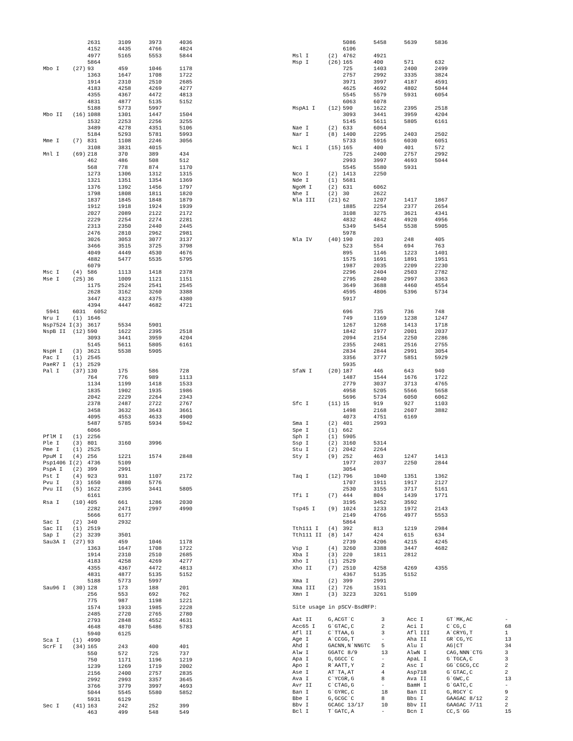| | | 2631 | 3109 | 3973 | 4036 |
| | | 4152 | 4435 | 4766 | 4824 |
| | | 4977 | 5165 | 5553 | 5844 |
| | | 5864 | | | |
| Mbo I | (27) | 93 | 459 | 1046 | 1178 |
| | | 1363 | 1647 | 1708 | 1722 |
| | | 1914 | 2310 | 2510 | 2685 |
| | | 4183 | 4258 | 4269 | 4277 |
| | | 4355 | 4367 | 4472 | 4813 |
| | | 4831 | 4877 | 5135 | 5152 |
| | | 5188 | 5773 | 5997 | |
| Mbo II | (16) | 1088 | 1301 | 1447 | 1504 |
| | | 1532 | 2253 | 2256 | 3255 |
| | | 3489 | 4278 | 4351 | 5106 |
| | | 5184 | 5293 | 5781 | 5993 |
| Mme I | (7) | 831 | 1108 | 2246 | 3056 |
| | | 3108 | 3831 | 4015 | |
| Mnl I | (69) | 218 | 370 | 389 | 434 |
| | | 462 | 486 | 508 | 512 |
| | | 568 | 778 | 874 | 1170 |
| | | 1273 | 1306 | 1312 | 1315 |
| | | 1321 | 1351 | 1354 | 1369 |
| | | 1376 | 1392 | 1456 | 1797 |
| | | 1798 | 1808 | 1811 | 1820 |
| | | 1837 | 1845 | 1848 | 1879 |
| | | 1912 | 1918 | 1924 | 1939 |
| | | 2027 | 2089 | 2122 | 2172 |
| | | 2229 | 2254 | 2274 | 2281 |
| | | 2313 | 2350 | 2440 | 2445 |
| | | 2476 | 2810 | 2962 | 2981 |
| | | 3026 | 3053 | 3077 | 3137 |
| | | 3466 | 3515 | 3725 | 3798 |
| | | 4049 | 4449 | 4530 | 4676 |
| | | 4882 | 5477 | 5535 | 5795 |
| | | 6079 | | | |
| Msc I | (4) | 586 | 1113 | 1418 | 2378 |
| Mse I | (25) | 36 | 1009 | 1121 | 1151 |
| | | 1175 | 2524 | 2541 | 2545 |
| | | 2628 | 3162 | 3260 | 3388 |
| | | 3447 | 4323 | 4375 | 4380 |
| | | 4394 | 4447 | 4682 | 4721 |
| 5941 | 6031 | 6052 | | | |
| Nru I | (1) | 1646 | | | |
| Nsp7524 I | (3) | 3617 | 5534 | 5901 | |
| NspB II | (12) | 590 | 1622 | 2395 | 2518 |
| | | 3093 | 3441 | 3959 | 4204 |
| | | 5145 | 5611 | 5805 | 6161 |
| NspH I | (3) | 3621 | 5538 | 5905 | |
| Pac I | (1) | 2545 | | | |
| PaeR7 I | (1) | 2529 | | | |
| Pal I | (37) | 130 | 175 | 586 | 728 |
| | | 764 | 776 | 989 | 1113 |
| | | 1134 | 1199 | 1418 | 1533 |
| | | 1835 | 1902 | 1935 | 1986 |
| | | 2042 | 2229 | 2264 | 2343 |
| | | 2378 | 2487 | 2722 | 2767 |
| | | 3458 | 3632 | 3643 | 3661 |
| | | 4095 | 4553 | 4633 | 4900 |
| | | 5487 | 5785 | 5934 | 5942 |
| | | 6066 | | | |
| PflM I | (1) | 2256 | | | |
| Ple I | (3) | 801 | 3160 | 3996 | |
| Pme I | (1) | 2525 | | | |
| PpuM I | (4) | 256 | 1221 | 1574 | 2848 |
| Psp1406 I | (2) | 4736 | 5109 | | |
| PspA I | (2) | 399 | 2991 | | |
| Pst I | (4) | 923 | 931 | 1107 | 2172 |
| Pvu I | (3) | 1650 | 4880 | 5776 | |
| Pvu II | (5) | 1622 | 2395 | 3441 | 5805 |
| | | 6161 | | | |
| Rsa I | (10) | 405 | 661 | 1286 | 2030 |
| | | 2282 | 2471 | 2997 | 4990 |
| | | 5666 | 6177 | | |
| Sac I | (2) | 340 | 2932 | | |
| Sac II | (1) | 2519 | | | |
| Sap I | (2) | 3239 | 3501 | | |
| Sau3A I | (27) | 93 | 459 | 1046 | 1178 |
| | | 1363 | 1647 | 1708 | 1722 |
| | | 1914 | 2310 | 2510 | 2685 |
| | | 4183 | 4258 | 4269 | 4277 |
| | | 4355 | 4367 | 4472 | 4813 |
| | | 4831 | 4877 | 5135 | 5152 |
| | | 5188 | 5773 | 5997 | |
| Sau96 I | (30) | 128 | 173 | 188 | 201 |
| | | 256 | 553 | 692 | 762 |
| | | 775 | 987 | 1198 | 1221 |
| | | 1574 | 1933 | 1985 | 2228 |
| | | 2485 | 2720 | 2765 | 2780 |
| | | 2793 | 2848 | 4552 | 4631 |
| | | 4648 | 4870 | 5486 | 5783 |
| | | 5940 | 6125 | | |
| Sca I | (1) | 4990 | | | |
| ScrF I | (34) | 165 | 243 | 400 | 401 |
| | | 550 | 572 | 725 | 737 |
| | | 750 | 1171 | 1196 | 1219 |
| | | 1239 | 1269 | 1719 | 2002 |
| | | 2156 | 2400 | 2757 | 2835 |
| | | 2992 | 2993 | 3357 | 3645 |
| | | 3766 | 3779 | 3997 | 4693 |
| | | 5044 | 5545 | 5580 | 5852 |
| | | 5931 | 6129 | | |
| Sec I | (41) | 163 | 242 | 252 | 399 |
| | | 463 | 499 | 548 | 549 |
| | | 5086 | 5458 | 5639 | 5836 |
| | | 6106 | | | |
| Msl I | (2) | 4762 | 4921 | | |
| Msp I | (26) | 165 | 400 | 571 | 632 |
| | | 725 | 1403 | 2400 | 2499 |
| | | 2757 | 2992 | 3335 | 3824 |
| | | 3971 | 3997 | 4187 | 4591 |
| | | 4625 | 4692 | 4802 | 5044 |
| | | 5545 | 5579 | 5931 | 6054 |
| | | 6063 | 6078 | | |
| MspA1 I | (12) | 590 | 1622 | 2395 | 2518 |
| | | 3093 | 3441 | 3959 | 4204 |
| | | 5145 | 5611 | 5805 | 6161 |
| Nae I | (2) | 633 | 6064 | | |
| Nar I | (8) | 1400 | 2295 | 2403 | 2502 |
| | | 5733 | 5916 | 6030 | 6051 |
| Nci I | (15) | 165 | 400 | 401 | 572 |
| | | 725 | 2400 | 2757 | 2992 |
| | | 2993 | 3997 | 4693 | 5044 |
| | | 5545 | 5580 | 5931 | |
| Nco I | (2) | 1413 | 2250 | | |
| Nde I | (1) | 5681 | | | |
| NgoM I | (2) | 631 | 6062 | | |
| Nhe I | (2) | 30 | 2622 | | |
| Nla III | (21) | 62 | 1207 | 1417 | 1867 |
| | | 1885 | 2254 | 2377 | 2654 |
| | | 3108 | 3275 | 3621 | 4341 |
| | | 4832 | 4842 | 4920 | 4956 |
| | | 5349 | 5454 | 5538 | 5905 |
| | | 5978 | | | |
| Nla IV | (40) | 190 | 203 | 248 | 405 |
| | | 523 | 554 | 694 | 763 |
| | | 895 | 1146 | 1223 | 1401 |
| | | 1575 | 1691 | 1891 | 1951 |
| | | 1987 | 2035 | 2209 | 2230 |
| | | 2296 | 2404 | 2503 | 2782 |
| | | 2795 | 2840 | 2997 | 3363 |
| | | 3649 | 3688 | 4460 | 4554 |
| | | 4595 | 4806 | 5396 | 5734 |
| | | 5917 | | | |
| | | 696 | 735 | 736 | 748 |
| | | 749 | 1169 | 1238 | 1247 |
| | | 1267 | 1268 | 1413 | 1718 |
| | | 1842 | 1977 | 2001 | 2037 |
| | | 2094 | 2154 | 2250 | 2286 |
| | | 2355 | 2481 | 2516 | 2755 |
| | | 2834 | 2844 | 2991 | 3054 |
| | | 3356 | 3777 | 5851 | 5929 |
| | | 5935 | | | |
| SfaN I | (20) | 187 | 446 | 643 | 940 |
| | | 1487 | 1544 | 1676 | 1722 |
| | | 2779 | 3037 | 3713 | 4765 |
| | | 4958 | 5205 | 5566 | 5658 |
| | | 5696 | 5734 | 6050 | 6062 |
| Sfc I | (11) | 15 | 919 | 927 | 1103 |
| | | 1498 | 2168 | 2607 | 3882 |
| | | 4073 | 4751 | 6169 | |
| Sma I | (2) | 401 | 2993 | | |
| Spe I | (1) | 662 | | | |
| Sph I | (1) | 5905 | | | |
| Ssp I | (2) | 3160 | 5314 | | |
| Stu I | (2) | 2042 | 2264 | | |
| Sty I | (9) | 252 | 463 | 1247 | 1413 |
| | | 1977 | 2037 | 2250 | 2844 |
| | | 3054 | | | |
| Taq I | (12) | 796 | 1040 | 1351 | 1362 |
| | | 1707 | 1911 | 1917 | 2127 |
| | | 2530 | 3155 | 3717 | 5161 |
| Tfi I | (7) | 444 | 804 | 1439 | 1771 |
| | | 3195 | 3452 | 3592 | |
| Tsp45 I | (9) | 1024 | 1233 | 1972 | 2143 |
| | | 2149 | 4766 | 4977 | 5553 |
| | | 5864 | | | |
| Tth111 I | (4) | 392 | 813 | 1219 | 2984 |
| Tth111 II | (8) | 147 | 424 | 615 | 634 |
| | | 2739 | 4206 | 4215 | 4245 |
| Vsp I | (4) | 3260 | 3388 | 3447 | 4682 |
| Xba I | (3) | 220 | 1811 | 2812 | |
| Xho I | (1) | 2529 | | | |
| Xho II | (7) | 2510 | 4258 | 4269 | 4355 |
| | | 4367 | 5135 | 5152 | |
| Xma I | (2) | 399 | 2991 | | |
| Xma III | (2) | 726 | 1531 | | |
| Xmn I | (3) | 3223 | 3261 | 5109 | |
Site usage in pSCV-BsdRFP:
| Aat II | G,ACGT`C | 3 | Acc I | GT`MK,AC | - |
| Acc65 I | G`GTAC,C | 2 | Aci I | C`CG,C | 68 |
| Afl II | C`TTAA,G | 3 | Afl III | A`CRYG,T | 1 |
| Age I | A`CCGG,T | - | Aha II | GR`CG,YC | 13 |
| Ahd I | GACNN,N`NNGTC | 5 | Alu I | AG/CT | 34 |
| Alw I | GGATC 8/9 | 13 | AlwN I | CAG,NNN`CTG | 3 |
| Apa I | G,GGCC`C | - | ApaL I | G`TGCA,C | 3 |
| Apo I | R`AATT,Y | 2 | Asc I | GG`CGCG,CC | 2 |
| Ase I | AT`TA,AT | 4 | Asp718 | G`GTAC,C | 2 |
| Ava I | C`YCGR,G | 8 | Ava II | G`GWC,C | 13 |
| Avr II | C`CTAG,G | - | BamH I | G`GATC,C | - |
| Ban I | G`GYRC,C | 18 | Ban II | G,RGCY`C | 9 |
| Bbe I | G,GCGC`C | 8 | Bbs I | GAAGAC 8/12 | 2 |
| Bbv I | GCAGC 13/17 | 10 | Bbv II | GAAGAC 7/11 | 2 |
| Bcl I | T`GATC,A | - | Bcn I | CC,S`GG | 15 |